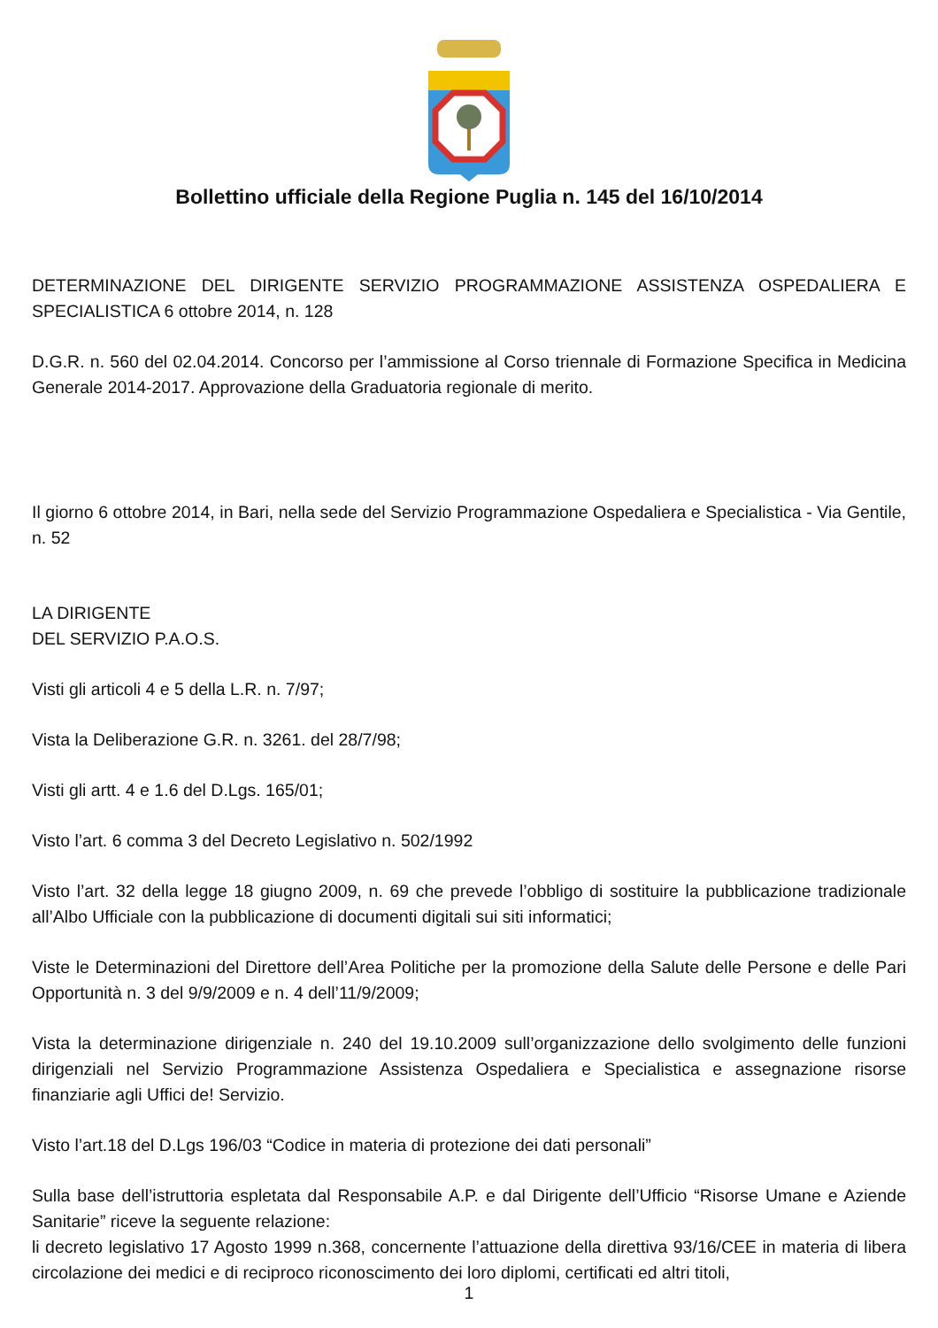Bollettino ufficiale della Regione Puglia n. 145 del 16/10/2014
DETERMINAZIONE DEL DIRIGENTE SERVIZIO PROGRAMMAZIONE ASSISTENZA OSPEDALIERA E SPECIALISTICA 6 ottobre 2014, n. 128
D.G.R. n. 560 del 02.04.2014. Concorso per l’ammissione al Corso triennale di Formazione Specifica in Medicina Generale 2014-2017. Approvazione della Graduatoria regionale di merito.
Il giorno 6 ottobre 2014, in Bari, nella sede del Servizio Programmazione Ospedaliera e Specialistica - Via Gentile, n. 52
LA DIRIGENTE
DEL SERVIZIO P.A.O.S.
Visti gli articoli 4 e 5 della L.R. n. 7/97;
Vista la Deliberazione G.R. n. 3261. del 28/7/98;
Visti gli artt. 4 e 1.6 del D.Lgs. 165/01;
Visto l’art. 6 comma 3 del Decreto Legislativo n. 502/1992
Visto l’art. 32 della legge 18 giugno 2009, n. 69 che prevede l’obbligo di sostituire la pubblicazione tradizionale all’Albo Ufficiale con la pubblicazione di documenti digitali sui siti informatici;
Viste le Determinazioni del Direttore dell’Area Politiche per la promozione della Salute delle Persone e delle Pari Opportunità n. 3 del 9/9/2009 e n. 4 dell’11/9/2009;
Vista la determinazione dirigenziale n. 240 del 19.10.2009 sull’organizzazione dello svolgimento delle funzioni dirigenziali nel Servizio Programmazione Assistenza Ospedaliera e Specialistica e assegnazione risorse finanziarie agli Uffici de! Servizio.
Visto l’art.18 del D.Lgs 196/03 “Codice in materia di protezione dei dati personali”
Sulla base dell’istruttoria espletata dal Responsabile A.P. e dal Dirigente dell’Ufficio “Risorse Umane e Aziende Sanitarie” riceve la seguente relazione:
li decreto legislativo 17 Agosto 1999 n.368, concernente l’attuazione della direttiva 93/16/CEE in materia di libera circolazione dei medici e di reciproco riconoscimento dei loro diplomi, certificati ed altri titoli,
1